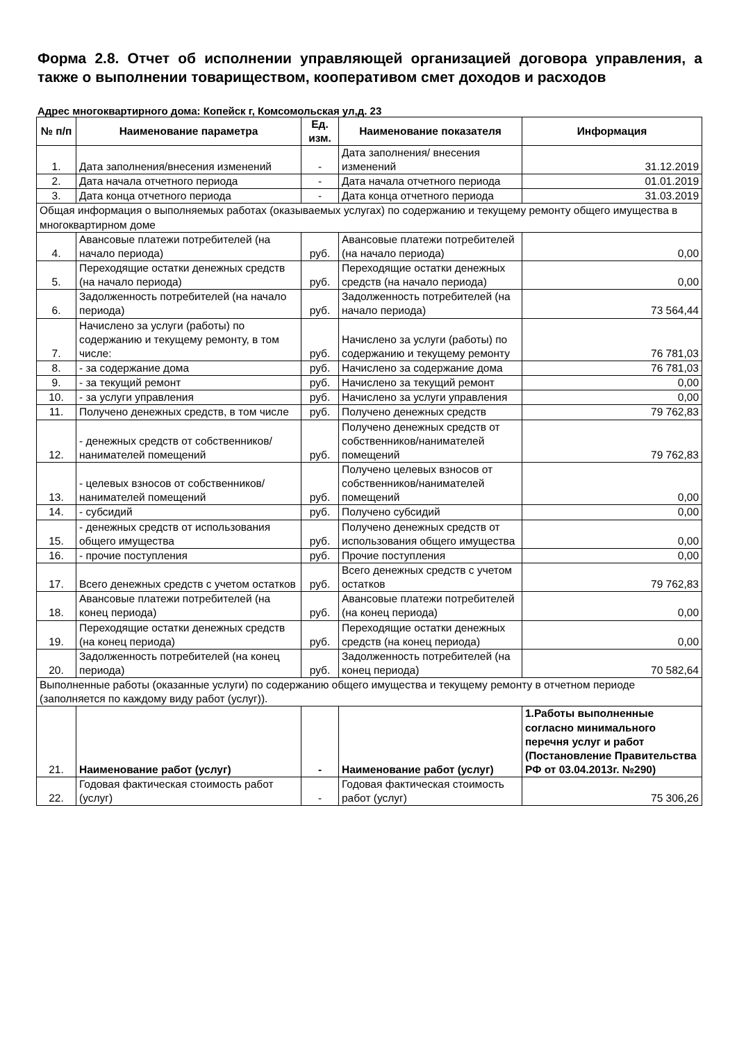Форма 2.8. Отчет об исполнении управляющей организацией договора управления, а также о выполнении товариществом, кооперативом смет доходов и расходов
Адрес многоквартирного дома: Копейск г, Комсомольская ул,д. 23
| № п/п | Наименование параметра | Ед. изм. | Наименование показателя | Информация |
| --- | --- | --- | --- | --- |
| 1. | Дата заполнения/внесения изменений | - | Дата заполнения/ внесения изменений | 31.12.2019 |
| 2. | Дата начала отчетного периода | - | Дата начала отчетного периода | 01.01.2019 |
| 3. | Дата конца отчетного периода | - | Дата конца отчетного периода | 31.03.2019 |
| Общая информация о выполняемых работах (оказываемых услугах) по содержанию и текущему ремонту общего имущества в многоквартирном доме | | | | |
| 4. | Авансовые платежи потребителей (на начало периода) | руб. | Авансовые платежи потребителей (на начало периода) | 0,00 |
| 5. | Переходящие остатки денежных средств (на начало периода) | руб. | Переходящие остатки денежных средств (на начало периода) | 0,00 |
| 6. | Задолженность потребителей (на начало периода) | руб. | Задолженность потребителей (на начало периода) | 73 564,44 |
| 7. | Начислено за услуги (работы) по содержанию и текущему ремонту, в том числе: | руб. | Начислено за услуги (работы) по содержанию и текущему ремонту | 76 781,03 |
| 8. | - за содержание дома | руб. | Начислено за содержание дома | 76 781,03 |
| 9. | - за текущий ремонт | руб. | Начислено за текущий ремонт | 0,00 |
| 10. | - за услуги управления | руб. | Начислено за услуги управления | 0,00 |
| 11. | Получено денежных средств, в том числе | руб. | Получено денежных средств | 79 762,83 |
| 12. | - денежных средств от собственников/ нанимателей помещений | руб. | Получено денежных средств от собственников/нанимателей помещений | 79 762,83 |
| 13. | - целевых взносов от собственников/ нанимателей помещений | руб. | Получено целевых взносов от собственников/нанимателей помещений | 0,00 |
| 14. | - субсидий | руб. | Получено субсидий | 0,00 |
| 15. | - денежных средств от использования общего имущества | руб. | Получено денежных средств от использования общего имущества | 0,00 |
| 16. | - прочие поступления | руб. | Прочие поступления | 0,00 |
| 17. | Всего денежных средств с учетом остатков | руб. | Всего денежных средств с учетом остатков | 79 762,83 |
| 18. | Авансовые платежи потребителей (на конец периода) | руб. | Авансовые платежи потребителей (на конец периода) | 0,00 |
| 19. | Переходящие остатки денежных средств (на конец периода) | руб. | Переходящие остатки денежных средств (на конец периода) | 0,00 |
| 20. | Задолженность потребителей (на конец периода) | руб. | Задолженность потребителей (на конец периода) | 70 582,64 |
| Выполненные работы (оказанные услуги) по содержанию общего имущества и текущему ремонту в отчетном периоде (заполняется по каждому виду работ (услуг)). | | | | |
| 21. | Наименование работ (услуг) | - | Наименование работ (услуг) | 1.Работы выполненные согласно минимального перечня услуг и работ (Постановление Правительства РФ от 03.04.2013г. №290) |
| 22. | Годовая фактическая стоимость работ (услуг) | - | Годовая фактическая стоимость работ (услуг) | 75 306,26 |